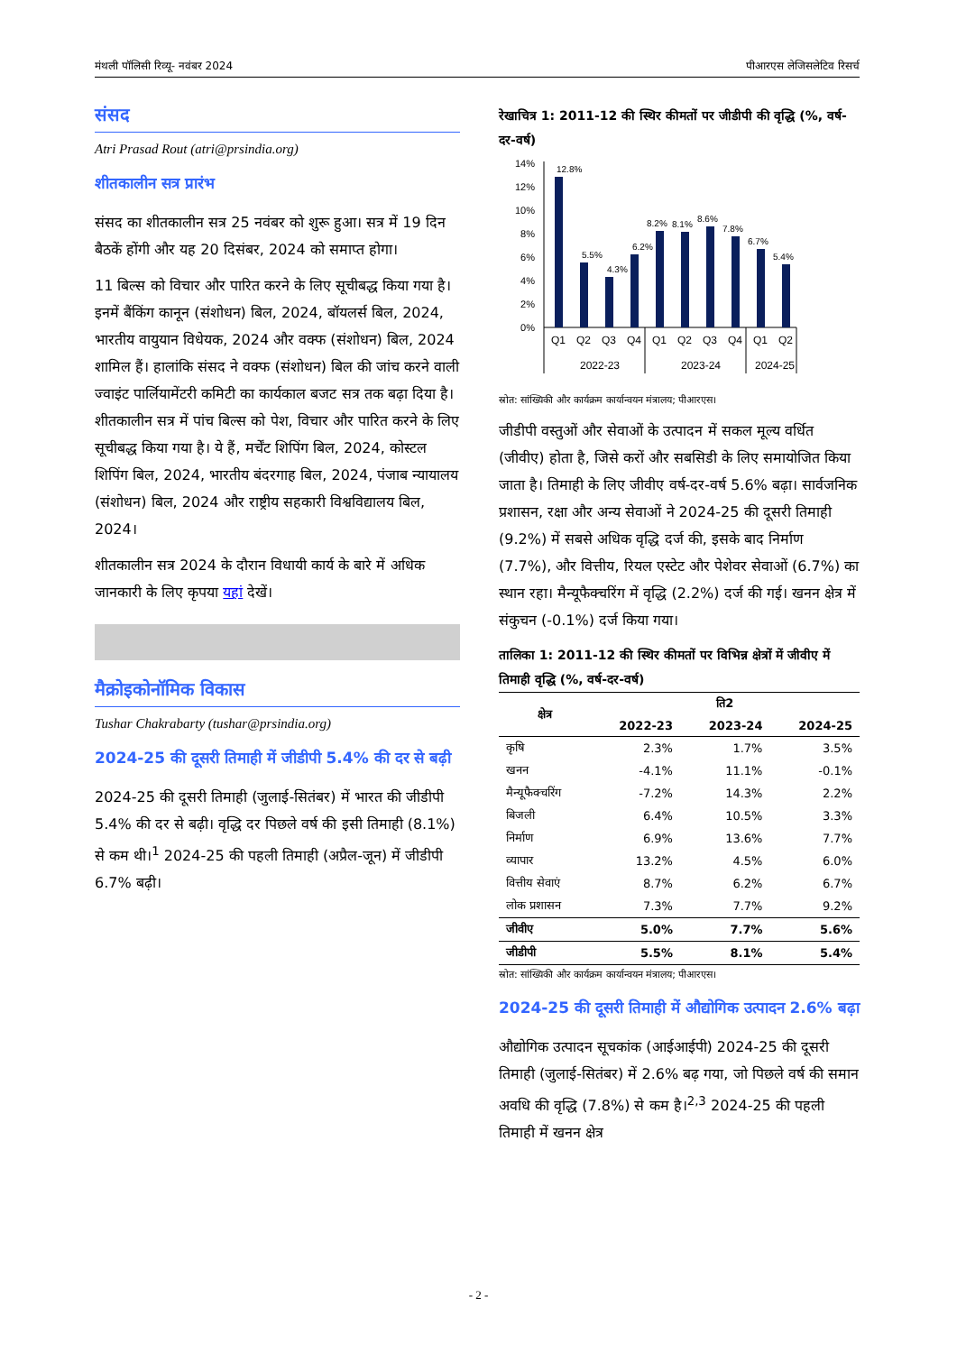मंथली पॉलिसी रिव्यू- नवंबर 2024 पीआरएस लेजिसलेटिव रिसर्च
संसद
Atri Prasad Rout (atri@prsindia.org)
शीतकालीन सत्र प्रारंभ
संसद का शीतकालीन सत्र 25 नवंबर को शुरू हुआ। सत्र में 19 दिन बैठकें होंगी और यह 20 दिसंबर, 2024 को समाप्त होगा।
11 बिल्स को विचार और पारित करने के लिए सूचीबद्ध किया गया है। इनमें बैंकिंग कानून (संशोधन) बिल, 2024, बॉयलर्स बिल, 2024, भारतीय वायुयान विधेयक, 2024 और वक्फ (संशोधन) बिल, 2024 शामिल हैं। हालांकि संसद ने वक्फ (संशोधन) बिल की जांच करने वाली ज्वाइंट पार्लियामेंटरी कमिटी का कार्यकाल बजट सत्र तक बढ़ा दिया है। शीतकालीन सत्र में पांच बिल्स को पेश, विचार और पारित करने के लिए सूचीबद्ध किया गया है। ये हैं, मर्चेंट शिपिंग बिल, 2024, कोस्टल शिपिंग बिल, 2024, भारतीय बंदरगाह बिल, 2024, पंजाब न्यायालय (संशोधन) बिल, 2024 और राष्ट्रीय सहकारी विश्वविद्यालय बिल, 2024।
शीतकालीन सत्र 2024 के दौरान विधायी कार्य के बारे में अधिक जानकारी के लिए कृपया यहां देखें।
मैक्रोइकोनॉमिक विकास
Tushar Chakrabarty (tushar@prsindia.org)
2024-25 की दूसरी तिमाही में जीडीपी 5.4% की दर से बढ़ी
2024-25 की दूसरी तिमाही (जुलाई-सितंबर) में भारत की जीडीपी 5.4% की दर से बढ़ी। वृद्धि दर पिछले वर्ष की इसी तिमाही (8.1%) से कम थी।<sup>1</sup> 2024-25 की पहली तिमाही (अप्रैल-जून) में जीडीपी 6.7% बढ़ी।
रेखाचित्र 1: 2011-12 की स्थिर कीमतों पर जीडीपी की वृद्धि (%, वर्ष-दर-वर्ष)
14%
12%
10%
8%
6%
4%
2%
0%
12.8%
5.5%
4.3%
6.2%
8.2%
8.1%
8.6%
7.8%
6.7%
5.4%
Q1
Q2
Q3
Q4
Q1
Q2
Q3
Q4
Q1
Q2
2022-23
2023-24
2024-25
स्रोत: सांख्यिकी और कार्यक्रम कार्यान्वयन मंत्रालय; पीआरएस।
जीडीपी वस्तुओं और सेवाओं के उत्पादन में सकल मूल्य वर्धित (जीवीए) होता है, जिसे करों और सबसिडी के लिए समायोजित किया जाता है। तिमाही के लिए जीवीए वर्ष-दर-वर्ष 5.6% बढ़ा। सार्वजनिक प्रशासन, रक्षा और अन्य सेवाओं ने 2024-25 की दूसरी तिमाही (9.2%) में सबसे अधिक वृद्धि दर्ज की, इसके बाद निर्माण (7.7%), और वित्तीय, रियल एस्टेट और पेशेवर सेवाओं (6.7%) का स्थान रहा। मैन्यूफैक्चरिंग में वृद्धि (2.2%) दर्ज की गई। खनन क्षेत्र में संकुचन (-0.1%) दर्ज किया गया।
तालिका 1: 2011-12 की स्थिर कीमतों पर विभिन्न क्षेत्रों में जीवीए में तिमाही वृद्धि (%, वर्ष-दर-वर्ष)
| क्षेत्र | ति2 | | |
| --- | --- | --- | --- |
| | 2022-23 | 2023-24 | 2024-25 |
| कृषि | 2.3% | 1.7% | 3.5% |
| खनन | -4.1% | 11.1% | -0.1% |
| मैन्यूफैक्चरिंग | -7.2% | 14.3% | 2.2% |
| बिजली | 6.4% | 10.5% | 3.3% |
| निर्माण | 6.9% | 13.6% | 7.7% |
| व्यापार | 13.2% | 4.5% | 6.0% |
| वित्तीय सेवाएं | 8.7% | 6.2% | 6.7% |
| लोक प्रशासन | 7.3% | 7.7% | 9.2% |
| जीवीए | 5.0% | 7.7% | 5.6% |
| जीडीपी | 5.5% | 8.1% | 5.4% |
स्रोत: सांख्यिकी और कार्यक्रम कार्यान्वयन मंत्रालय; पीआरएस।
2024-25 की दूसरी तिमाही में औद्योगिक उत्पादन 2.6% बढ़ा
औद्योगिक उत्पादन सूचकांक (आईआईपी) 2024-25 की दूसरी तिमाही (जुलाई-सितंबर) में 2.6% बढ़ गया, जो पिछले वर्ष की समान अवधि की वृद्धि (7.8%) से कम है।<sup>2,3</sup> 2024-25 की पहली तिमाही में खनन क्षेत्र
- 2 -